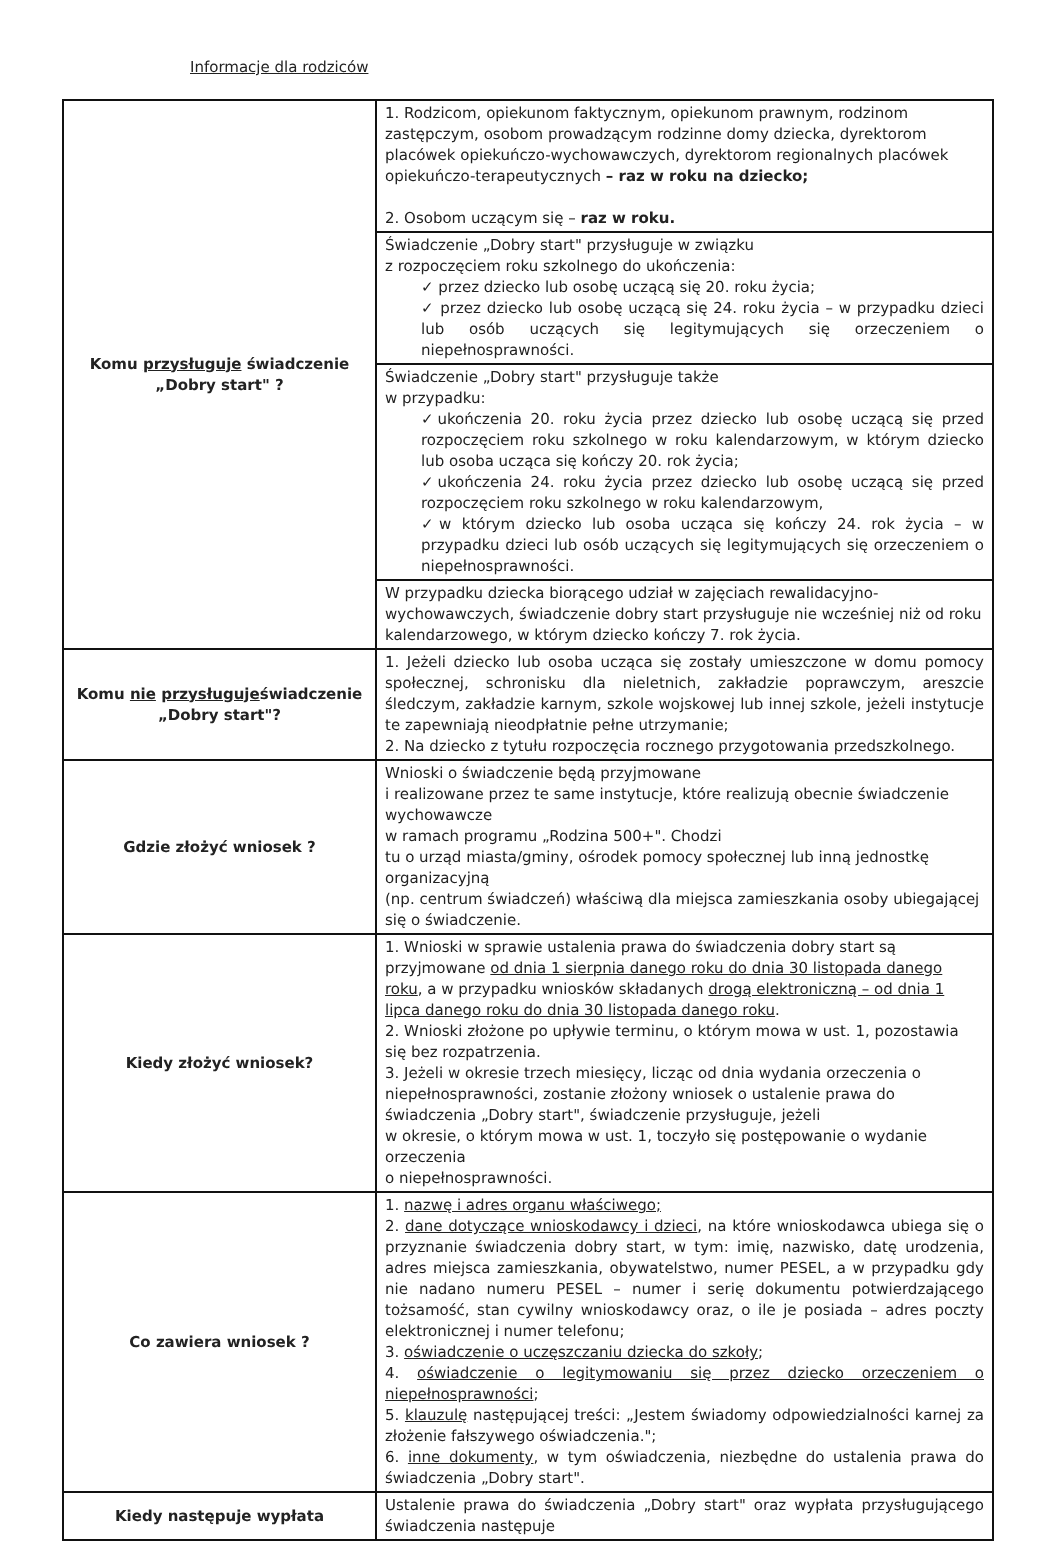Informacje dla rodziców
| Komu przysługuje świadczenie „Dobry start" ? | 1. Rodzicom, opiekunom faktycznym, opiekunom prawnym, rodzinom zastępczym, osobom prowadzącym rodzinne domy dziecka, dyrektorom placówek opiekuńczo-wychowawczych, dyrektorom regionalnych placówek opiekuńczo-terapeutycznych – raz w roku na dziecko; 2. Osobom uczącym się – raz w roku. |
| | Świadczenie „Dobry start" przysługuje w związku z rozpoczęciem roku szkolnego do ukończenia: ✓ przez dziecko lub osobę uczącą się 20. roku życia; ✓ przez dziecko lub osobę uczącą się 24. roku życia – w przypadku dzieci lub osób uczących się legitymujących się orzeczeniem o niepełnosprawności. |
| | Świadczenie „Dobry start" przysługuje także w przypadku: ✓ukończenia 20. roku życia przez dziecko lub osobę uczącą się przed rozpoczęciem roku szkolnego w roku kalendarzowym, w którym dziecko lub osoba ucząca się kończy 20. rok życia; ✓ukończenia 24. roku życia przez dziecko lub osobę uczącą się przed rozpoczęciem roku szkolnego w roku kalendarzowym, ✓w którym dziecko lub osoba ucząca się kończy 24. rok życia – w przypadku dzieci lub osób uczących się legitymujących się orzeczeniem o niepełnosprawności. |
| | W przypadku dziecka biorącego udział w zajęciach rewalidacyjno-wychowawczych, świadczenie dobry start przysługuje nie wcześniej niż od roku kalendarzowego, w którym dziecko kończy 7. rok życia. |
| Komu nie przysługuje świadczenie „Dobry start"? | 1. Jeżeli dziecko lub osoba ucząca się zostały umieszczone w domu pomocy społecznej, schronisku dla nieletnich, zakładzie poprawczym, areszcie śledczym, zakładzie karnym, szkole wojskowej lub innej szkole, jeżeli instytucje te zapewniają nieodpłatnie pełne utrzymanie; 2. Na dziecko z tytułu rozpoczęcia rocznego przygotowania przedszkolnego. |
| Gdzie złożyć wniosek ? | Wnioski o świadczenie będą przyjmowane i realizowane przez te same instytucje, które realizują obecnie świadczenie wychowawcze w ramach programu „Rodzina 500+". Chodzi tu o urząd miasta/gminy, ośrodek pomocy społecznej lub inną jednostkę organizacyjną (np. centrum świadczeń) właściwą dla miejsca zamieszkania osoby ubiegającej się o świadczenie. |
| Kiedy złożyć wniosek? | 1. Wnioski w sprawie ustalenia prawa do świadczenia dobry start są przyjmowane od dnia 1 sierpnia danego roku do dnia 30 listopada danego roku , a w przypadku wniosków składanych drogą elektroniczną – od dnia 1 lipca danego roku do dnia 30 listopada danego roku . 2. Wnioski złożone po upływie terminu, o którym mowa w ust. 1, pozostawia się bez rozpatrzenia. 3. Jeżeli w okresie trzech miesięcy, licząc od dnia wydania orzeczenia o niepełnosprawności, zostanie złożony wniosek o ustalenie prawa do świadczenia „Dobry start", świadczenie przysługuje, jeżeli w okresie, o którym mowa w ust. 1, toczyło się postępowanie o wydanie orzeczenia o niepełnosprawności. |
| Co zawiera wniosek ? | 1. nazwę i adres organu właściwego; 2. dane dotyczące wnioskodawcy i dzieci , na które wnioskodawca ubiega się o przyznanie świadczenia dobry start, w tym: imię, nazwisko, datę urodzenia, adres miejsca zamieszkania, obywatelstwo, numer PESEL, a w przypadku gdy nie nadano numeru PESEL – numer i serię dokumentu potwierdzającego tożsamość, stan cywilny wnioskodawcy oraz, o ile je posiada – adres poczty elektronicznej i numer telefonu; 3. oświadczenie o uczęszczaniu dziecka do szkoły ; 4. oświadczenie o legitymowaniu się przez dziecko orzeczeniem o niepełnosprawności ; 5. klauzulę następującej treści: „Jestem świadomy odpowiedzialności karnej za złożenie fałszywego oświadczenia."; 6. inne dokumenty , w tym oświadczenia, niezbędne do ustalenia prawa do świadczenia „Dobry start". |
| Kiedy następuje wypłata | Ustalenie prawa do świadczenia „Dobry start" oraz wypłata przysługującego świadczenia następuje |